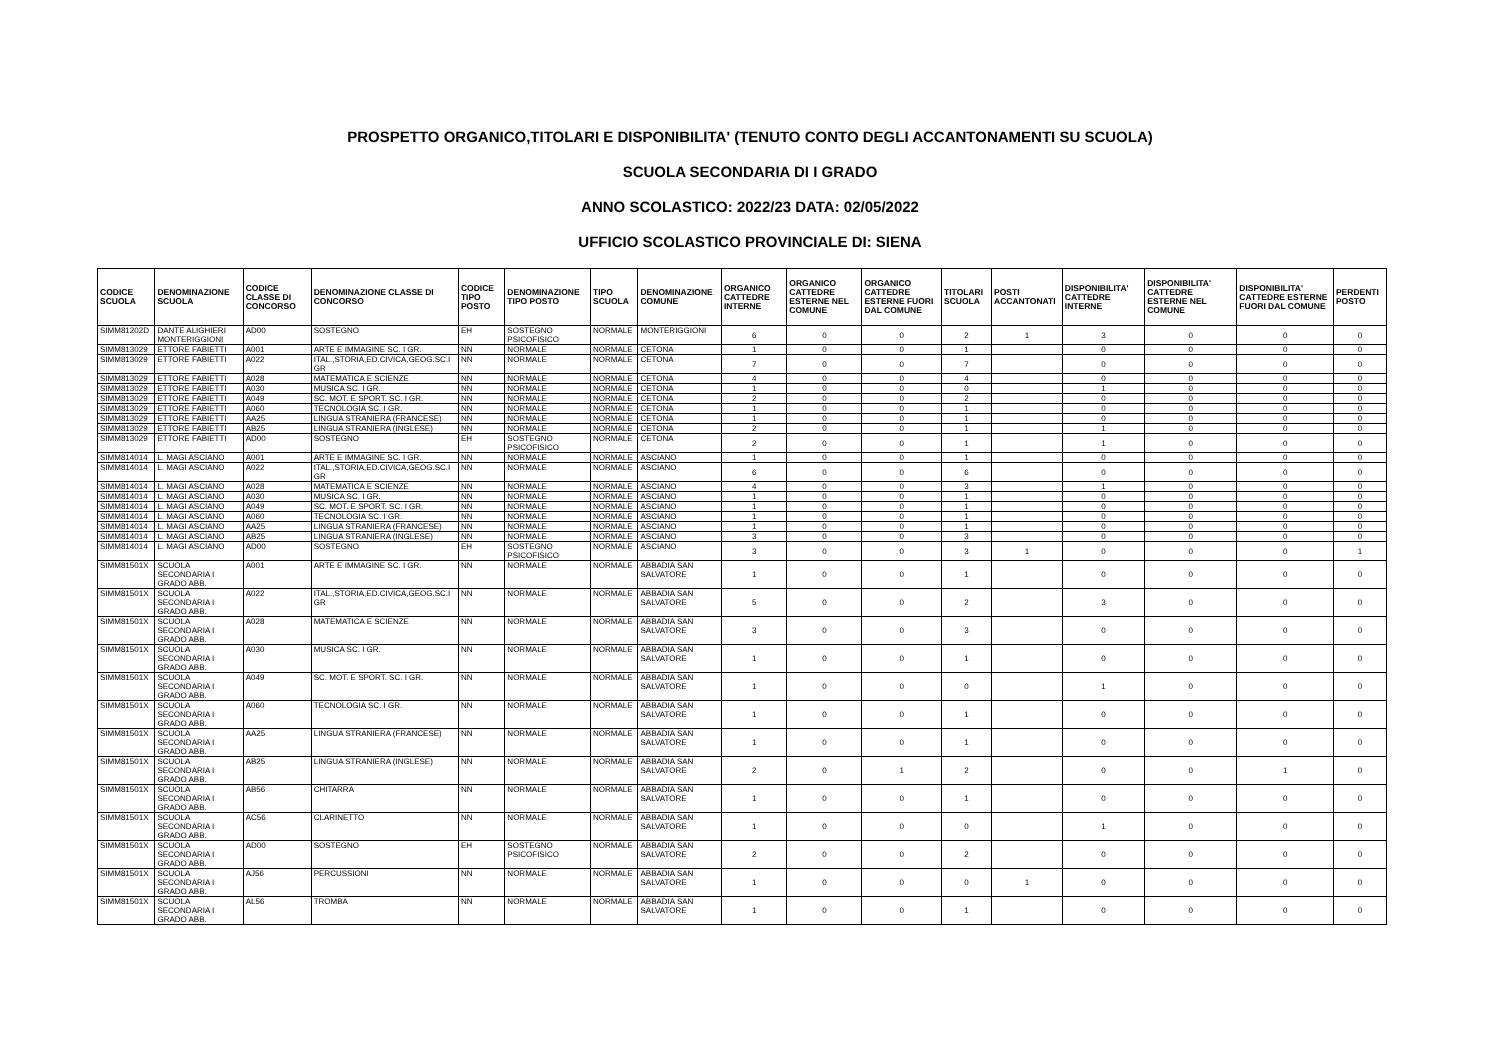PROSPETTO ORGANICO,TITOLARI E DISPONIBILITA' (TENUTO CONTO DEGLI ACCANTONAMENTI SU SCUOLA)
SCUOLA SECONDARIA DI I GRADO
ANNO SCOLASTICO: 2022/23 DATA: 02/05/2022
UFFICIO SCOLASTICO PROVINCIALE DI: SIENA
| CODICE SCUOLA | DENOMINAZIONE SCUOLA | CODICE CLASSE DI CONCORSO | DENOMINAZIONE CLASSE DI CONCORSO | CODICE TIPO POSTO | DENOMINAZIONE TIPO POSTO | TIPO SCUOLA | DENOMINAZIONE COMUNE | ORGANICO CATTEDRE INTERNE | ORGANICO CATTEDRE ESTERNE NEL COMUNE | ORGANICO CATTEDRE ESTERNE FUORI DAL COMUNE | TITOLARI SCUOLA | POSTI ACCANTONATI | DISPONIBILITA' CATTEDRE INTERNE | DISPONIBILITA' CATTEDRE ESTERNE NEL COMUNE | DISPONIBILITA' CATTEDRE ESTERNE FUORI DAL COMUNE | PERDENTI POSTO |
| --- | --- | --- | --- | --- | --- | --- | --- | --- | --- | --- | --- | --- | --- | --- | --- | --- |
| SIMM81202D | DANTE ALIGHIERI MONTERIGGIONI | AD00 | SOSTEGNO | EH | SOSTEGNO PSICOFISICO | NORMALE | MONTERIGGIONI | 6 | 0 | 0 | 2 | 1 | 3 | 0 | 0 | 0 |
| SIMM813029 | ETTORE FABIETTI | A001 | ARTE E IMMAGINE SC. I GR. | NN | NORMALE | NORMALE | CETONA | 1 | 0 | 0 | 1 | | 0 | 0 | 0 | 0 |
| SIMM813029 | ETTORE FABIETTI | A022 | ITAL.,STORIA,ED.CIVICA,GEOG.SC.I GR | NN | NORMALE | NORMALE | CETONA | 7 | 0 | 0 | 7 | | 0 | 0 | 0 | 0 |
| SIMM813029 | ETTORE FABIETTI | A028 | MATEMATICA E SCIENZE | NN | NORMALE | NORMALE | CETONA | 4 | 0 | 0 | 4 | | 0 | 0 | 0 | 0 |
| SIMM813029 | ETTORE FABIETTI | A030 | MUSICA SC. I GR. | NN | NORMALE | NORMALE | CETONA | 1 | 0 | 0 | 0 | | 1 | 0 | 0 | 0 |
| SIMM813029 | ETTORE FABIETTI | A049 | SC. MOT. E SPORT. SC. I GR. | NN | NORMALE | NORMALE | CETONA | 2 | 0 | 0 | 2 | | 0 | 0 | 0 | 0 |
| SIMM813029 | ETTORE FABIETTI | A060 | TECNOLOGIA SC. I GR. | NN | NORMALE | NORMALE | CETONA | 1 | 0 | 0 | 1 | | 0 | 0 | 0 | 0 |
| SIMM813029 | ETTORE FABIETTI | AA25 | LINGUA STRANIERA (FRANCESE) | NN | NORMALE | NORMALE | CETONA | 1 | 0 | 0 | 1 | | 0 | 0 | 0 | 0 |
| SIMM813029 | ETTORE FABIETTI | AB25 | LINGUA STRANIERA (INGLESE) | NN | NORMALE | NORMALE | CETONA | 2 | 0 | 0 | 1 | | 1 | 0 | 0 | 0 |
| SIMM813029 | ETTORE FABIETTI | AD00 | SOSTEGNO | EH | SOSTEGNO PSICOFISICO | NORMALE | CETONA | 2 | 0 | 0 | 1 | | 1 | 0 | 0 | 0 |
| SIMM814014 | L. MAGI ASCIANO | A001 | ARTE E IMMAGINE SC. I GR. | NN | NORMALE | NORMALE | ASCIANO | 1 | 0 | 0 | 1 | | 0 | 0 | 0 | 0 |
| SIMM814014 | L. MAGI ASCIANO | A022 | ITAL.,STORIA,ED.CIVICA,GEOG.SC.I GR | NN | NORMALE | NORMALE | ASCIANO | 6 | 0 | 0 | 6 | | 0 | 0 | 0 | 0 |
| SIMM814014 | L. MAGI ASCIANO | A028 | MATEMATICA E SCIENZE | NN | NORMALE | NORMALE | ASCIANO | 4 | 0 | 0 | 3 | | 1 | 0 | 0 | 0 |
| SIMM814014 | L. MAGI ASCIANO | A030 | MUSICA SC. I GR. | NN | NORMALE | NORMALE | ASCIANO | 1 | 0 | 0 | 1 | | 0 | 0 | 0 | 0 |
| SIMM814014 | L. MAGI ASCIANO | A049 | SC. MOT. E SPORT. SC. I GR. | NN | NORMALE | NORMALE | ASCIANO | 1 | 0 | 0 | 1 | | 0 | 0 | 0 | 0 |
| SIMM814014 | L. MAGI ASCIANO | A060 | TECNOLOGIA SC. I GR. | NN | NORMALE | NORMALE | ASCIANO | 1 | 0 | 0 | 1 | | 0 | 0 | 0 | 0 |
| SIMM814014 | L. MAGI ASCIANO | AA25 | LINGUA STRANIERA (FRANCESE) | NN | NORMALE | NORMALE | ASCIANO | 1 | 0 | 0 | 1 | | 0 | 0 | 0 | 0 |
| SIMM814014 | L. MAGI ASCIANO | AB25 | LINGUA STRANIERA (INGLESE) | NN | NORMALE | NORMALE | ASCIANO | 3 | 0 | 0 | 3 | | 0 | 0 | 0 | 0 |
| SIMM814014 | L. MAGI ASCIANO | AD00 | SOSTEGNO | EH | SOSTEGNO PSICOFISICO | NORMALE | ASCIANO | 3 | 0 | 0 | 3 | 1 | 0 | 0 | 0 | 1 |
| SIMM81501X | SCUOLA SECONDARIA I GRADO ABB. | A001 | ARTE E IMMAGINE SC. I GR. | NN | NORMALE | NORMALE | ABBADIA SAN SALVATORE | 1 | 0 | 0 | 1 | | 0 | 0 | 0 | 0 |
| SIMM81501X | SCUOLA SECONDARIA I GRADO ABB. | A022 | ITAL.,STORIA,ED.CIVICA,GEOG.SC.I GR | NN | NORMALE | NORMALE | ABBADIA SAN SALVATORE | 5 | 0 | 0 | 2 | | 3 | 0 | 0 | 0 |
| SIMM81501X | SCUOLA SECONDARIA I GRADO ABB. | A028 | MATEMATICA E SCIENZE | NN | NORMALE | NORMALE | ABBADIA SAN SALVATORE | 3 | 0 | 0 | 3 | | 0 | 0 | 0 | 0 |
| SIMM81501X | SCUOLA SECONDARIA I GRADO ABB. | A030 | MUSICA SC. I GR. | NN | NORMALE | NORMALE | ABBADIA SAN SALVATORE | 1 | 0 | 0 | 1 | | 0 | 0 | 0 | 0 |
| SIMM81501X | SCUOLA SECONDARIA I GRADO ABB. | A049 | SC. MOT. E SPORT. SC. I GR. | NN | NORMALE | NORMALE | ABBADIA SAN SALVATORE | 1 | 0 | 0 | 0 | | 1 | 0 | 0 | 0 |
| SIMM81501X | SCUOLA SECONDARIA I GRADO ABB. | A060 | TECNOLOGIA SC. I GR. | NN | NORMALE | NORMALE | ABBADIA SAN SALVATORE | 1 | 0 | 0 | 1 | | 0 | 0 | 0 | 0 |
| SIMM81501X | SCUOLA SECONDARIA I GRADO ABB. | AA25 | LINGUA STRANIERA (FRANCESE) | NN | NORMALE | NORMALE | ABBADIA SAN SALVATORE | 1 | 0 | 0 | 1 | | 0 | 0 | 0 | 0 |
| SIMM81501X | SCUOLA SECONDARIA I GRADO ABB. | AB25 | LINGUA STRANIERA (INGLESE) | NN | NORMALE | NORMALE | ABBADIA SAN SALVATORE | 2 | 0 | 1 | 2 | | 0 | 0 | 1 | 0 |
| SIMM81501X | SCUOLA SECONDARIA I GRADO ABB. | AB56 | CHITARRA | NN | NORMALE | NORMALE | ABBADIA SAN SALVATORE | 1 | 0 | 0 | 1 | | 0 | 0 | 0 | 0 |
| SIMM81501X | SCUOLA SECONDARIA I GRADO ABB. | AC56 | CLARINETTO | NN | NORMALE | NORMALE | ABBADIA SAN SALVATORE | 1 | 0 | 0 | 0 | | 1 | 0 | 0 | 0 |
| SIMM81501X | SCUOLA SECONDARIA I GRADO ABB. | AD00 | SOSTEGNO | EH | SOSTEGNO PSICOFISICO | NORMALE | ABBADIA SAN SALVATORE | 2 | 0 | 0 | 2 | | 0 | 0 | 0 | 0 |
| SIMM81501X | SCUOLA SECONDARIA I GRADO ABB. | AJ56 | PERCUSSIONI | NN | NORMALE | NORMALE | ABBADIA SAN SALVATORE | 1 | 0 | 0 | 0 | 1 | 0 | 0 | 0 | 0 |
| SIMM81501X | SCUOLA SECONDARIA I GRADO ABB. | AL56 | TROMBA | NN | NORMALE | NORMALE | ABBADIA SAN SALVATORE | 1 | 0 | 0 | 1 | | 0 | 0 | 0 | 0 |